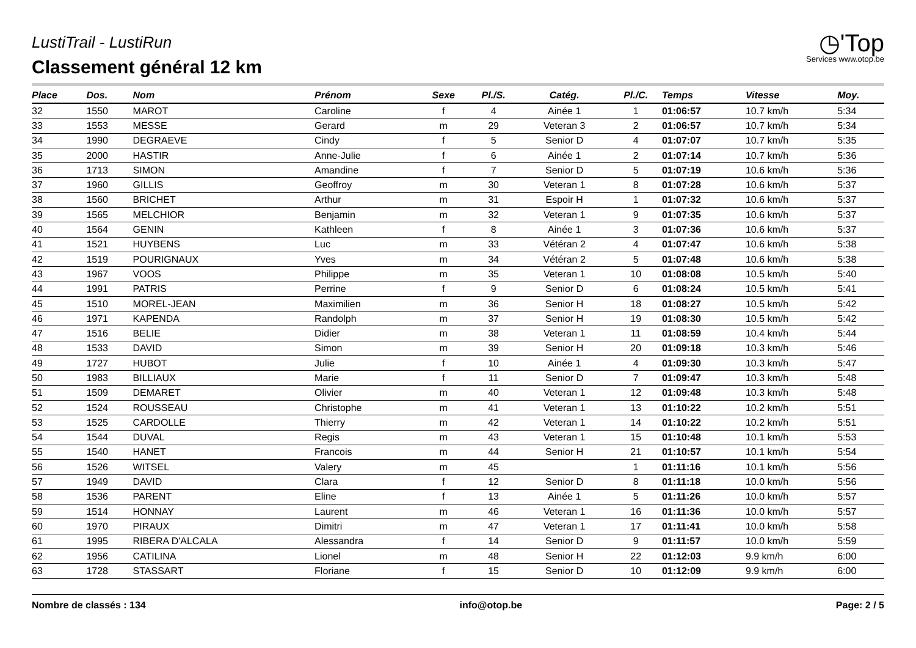LustiTrail - LustiRun
Classement général 12 km
◷'Top
Services www.otop.be
| Place | Dos. | Nom | Prénom | Sexe | Pl./S. | Catég. | Pl./C. | Temps | Vitesse | Moy. |
| --- | --- | --- | --- | --- | --- | --- | --- | --- | --- | --- |
| 32 | 1550 | MAROT | Caroline | f | 4 | Ainée 1 | 1 | 01:06:57 | 10.7 km/h | 5:34 |
| 33 | 1553 | MESSE | Gerard | m | 29 | Veteran 3 | 2 | 01:06:57 | 10.7 km/h | 5:34 |
| 34 | 1990 | DEGRAEVE | Cindy | f | 5 | Senior D | 4 | 01:07:07 | 10.7 km/h | 5:35 |
| 35 | 2000 | HASTIR | Anne-Julie | f | 6 | Ainée 1 | 2 | 01:07:14 | 10.7 km/h | 5:36 |
| 36 | 1713 | SIMON | Amandine | f | 7 | Senior D | 5 | 01:07:19 | 10.6 km/h | 5:36 |
| 37 | 1960 | GILLIS | Geoffroy | m | 30 | Veteran 1 | 8 | 01:07:28 | 10.6 km/h | 5:37 |
| 38 | 1560 | BRICHET | Arthur | m | 31 | Espoir H | 1 | 01:07:32 | 10.6 km/h | 5:37 |
| 39 | 1565 | MELCHIOR | Benjamin | m | 32 | Veteran 1 | 9 | 01:07:35 | 10.6 km/h | 5:37 |
| 40 | 1564 | GENIN | Kathleen | f | 8 | Ainée 1 | 3 | 01:07:36 | 10.6 km/h | 5:37 |
| 41 | 1521 | HUYBENS | Luc | m | 33 | Vétéran 2 | 4 | 01:07:47 | 10.6 km/h | 5:38 |
| 42 | 1519 | POURIGNAUX | Yves | m | 34 | Vétéran 2 | 5 | 01:07:48 | 10.6 km/h | 5:38 |
| 43 | 1967 | VOOS | Philippe | m | 35 | Veteran 1 | 10 | 01:08:08 | 10.5 km/h | 5:40 |
| 44 | 1991 | PATRIS | Perrine | f | 9 | Senior D | 6 | 01:08:24 | 10.5 km/h | 5:41 |
| 45 | 1510 | MOREL-JEAN | Maximilien | m | 36 | Senior H | 18 | 01:08:27 | 10.5 km/h | 5:42 |
| 46 | 1971 | KAPENDA | Randolph | m | 37 | Senior H | 19 | 01:08:30 | 10.5 km/h | 5:42 |
| 47 | 1516 | BELIE | Didier | m | 38 | Veteran 1 | 11 | 01:08:59 | 10.4 km/h | 5:44 |
| 48 | 1533 | DAVID | Simon | m | 39 | Senior H | 20 | 01:09:18 | 10.3 km/h | 5:46 |
| 49 | 1727 | HUBOT | Julie | f | 10 | Ainée 1 | 4 | 01:09:30 | 10.3 km/h | 5:47 |
| 50 | 1983 | BILLIAUX | Marie | f | 11 | Senior D | 7 | 01:09:47 | 10.3 km/h | 5:48 |
| 51 | 1509 | DEMARET | Olivier | m | 40 | Veteran 1 | 12 | 01:09:48 | 10.3 km/h | 5:48 |
| 52 | 1524 | ROUSSEAU | Christophe | m | 41 | Veteran 1 | 13 | 01:10:22 | 10.2 km/h | 5:51 |
| 53 | 1525 | CARDOLLE | Thierry | m | 42 | Veteran 1 | 14 | 01:10:22 | 10.2 km/h | 5:51 |
| 54 | 1544 | DUVAL | Regis | m | 43 | Veteran 1 | 15 | 01:10:48 | 10.1 km/h | 5:53 |
| 55 | 1540 | HANET | Francois | m | 44 | Senior H | 21 | 01:10:57 | 10.1 km/h | 5:54 |
| 56 | 1526 | WITSEL | Valery | m | 45 | | 1 | 01:11:16 | 10.1 km/h | 5:56 |
| 57 | 1949 | DAVID | Clara | f | 12 | Senior D | 8 | 01:11:18 | 10.0 km/h | 5:56 |
| 58 | 1536 | PARENT | Eline | f | 13 | Ainée 1 | 5 | 01:11:26 | 10.0 km/h | 5:57 |
| 59 | 1514 | HONNAY | Laurent | m | 46 | Veteran 1 | 16 | 01:11:36 | 10.0 km/h | 5:57 |
| 60 | 1970 | PIRAUX | Dimitri | m | 47 | Veteran 1 | 17 | 01:11:41 | 10.0 km/h | 5:58 |
| 61 | 1995 | RIBERA D'ALCALA | Alessandra | f | 14 | Senior D | 9 | 01:11:57 | 10.0 km/h | 5:59 |
| 62 | 1956 | CATILINA | Lionel | m | 48 | Senior H | 22 | 01:12:03 | 9.9 km/h | 6:00 |
| 63 | 1728 | STASSART | Floriane | f | 15 | Senior D | 10 | 01:12:09 | 9.9 km/h | 6:00 |
Nombre de classés : 134 info@otop.be Page: 2 / 5